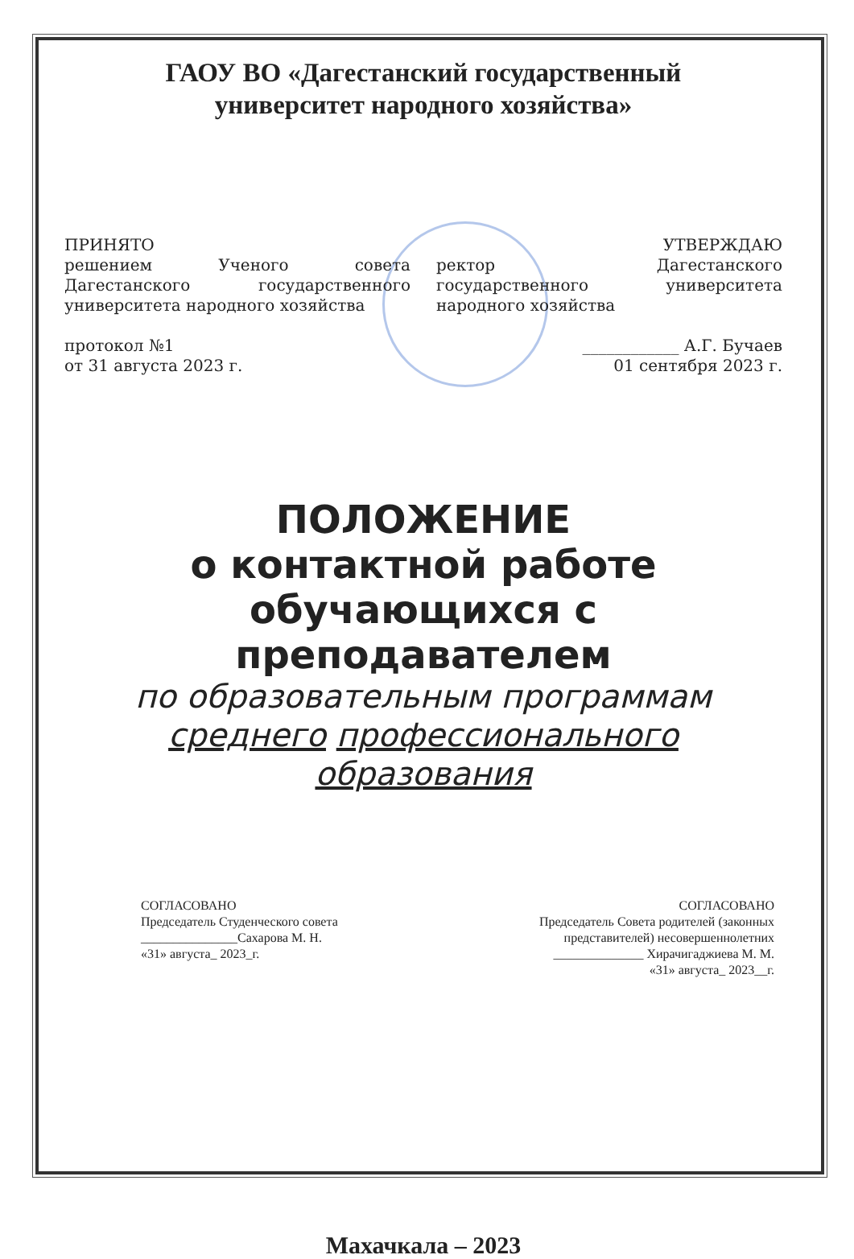ГАОУ ВО «Дагестанский государственный
университет народного хозяйства»
ПРИНЯТО
решением Ученого совета Дагестанского государственного университета народного хозяйства
протокол №1
от 31 августа 2023 г.
УТВЕРЖДАЮ
ректор Дагестанского государственного университета народного хозяйства
____________ А.Г. Бучаев
01 сентября 2023 г.
ПОЛОЖЕНИЕ
о контактной работе обучающихся с преподавателем
по образовательным программам
среднего профессионального
образования
СОГЛАСОВАНО
Председатель Студенческого совета
_______________Сахарова М. Н.
«31» августа_ 2023_г.
СОГЛАСОВАНО
Председатель Совета родителей (законных
представителей) несовершеннолетних
______________ Хирачигаджиева М. М.
«31» августа_ 2023__г.
Махачкала – 2023